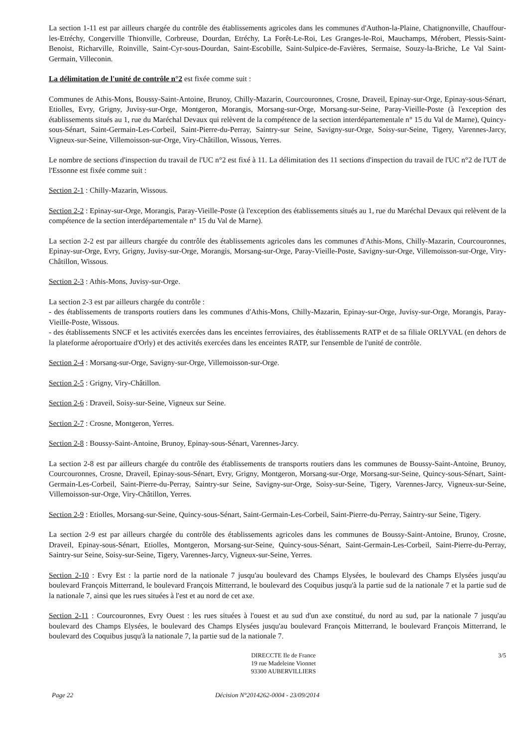La section 1-11 est par ailleurs chargée du contrôle des établissements agricoles dans les communes d'Authon-la-Plaine, Chatignonville, Chauffour-les-Etréchy, Congerville Thionville, Corbreuse, Dourdan, Etréchy, La Forêt-Le-Roi, Les Granges-le-Roi, Mauchamps, Mérobert, Plessis-Saint-Benoist, Richarville, Roinville, Saint-Cyr-sous-Dourdan, Saint-Escobille, Saint-Sulpice-de-Favières, Sermaise, Souzy-la-Briche, Le Val Saint-Germain, Villeconin.
La délimitation de l'unité de contrôle n°2 est fixée comme suit :
Communes de Athis-Mons, Boussy-Saint-Antoine, Brunoy, Chilly-Mazarin, Courcouronnes, Crosne, Draveil, Epinay-sur-Orge, Epinay-sous-Sénart, Etiolles, Evry, Grigny, Juvisy-sur-Orge, Montgeron, Morangis, Morsang-sur-Orge, Morsang-sur-Seine, Paray-Vieille-Poste (à l'exception des établissements situés au 1, rue du Maréchal Devaux qui relèvent de la compétence de la section interdépartementale n° 15 du Val de Marne), Quincy-sous-Sénart, Saint-Germain-Les-Corbeil, Saint-Pierre-du-Perray, Saintry-sur Seine, Savigny-sur-Orge, Soisy-sur-Seine, Tigery, Varennes-Jarcy, Vigneux-sur-Seine, Villemoisson-sur-Orge, Viry-Châtillon, Wissous, Yerres.
Le nombre de sections d'inspection du travail de l'UC n°2 est fixé à 11. La délimitation des 11 sections d'inspection du travail de l'UC n°2 de l'UT de l'Essonne est fixée comme suit :
Section 2-1 : Chilly-Mazarin, Wissous.
Section 2-2 : Epinay-sur-Orge, Morangis, Paray-Vieille-Poste (à l'exception des établissements situés au 1, rue du Maréchal Devaux qui relèvent de la compétence de la section interdépartementale n° 15 du Val de Marne).
La section 2-2 est par ailleurs chargée du contrôle des établissements agricoles dans les communes d'Athis-Mons, Chilly-Mazarin, Courcouronnes, Epinay-sur-Orge, Evry, Grigny, Juvisy-sur-Orge, Morangis, Morsang-sur-Orge, Paray-Vieille-Poste, Savigny-sur-Orge, Villemoisson-sur-Orge, Viry-Châtillon, Wissous.
Section 2-3 : Athis-Mons, Juvisy-sur-Orge.
La section 2-3 est par ailleurs chargée du contrôle :
- des établissements de transports routiers dans les communes d'Athis-Mons, Chilly-Mazarin, Epinay-sur-Orge, Juvisy-sur-Orge, Morangis, Paray-Vieille-Poste, Wissous.
- des établissements SNCF et les activités exercées dans les enceintes ferroviaires, des établissements RATP et de sa filiale ORLYVAL (en dehors de la plateforme aéroportuaire d'Orly) et des activités exercées dans les enceintes RATP, sur l'ensemble de l'unité de contrôle.
Section 2-4 : Morsang-sur-Orge, Savigny-sur-Orge, Villemoisson-sur-Orge.
Section 2-5 : Grigny, Viry-Châtillon.
Section 2-6 : Draveil, Soisy-sur-Seine, Vigneux sur Seine.
Section 2-7 : Crosne, Montgeron, Yerres.
Section 2-8 : Boussy-Saint-Antoine, Brunoy, Epinay-sous-Sénart, Varennes-Jarcy.
La section 2-8 est par ailleurs chargée du contrôle des établissements de transports routiers dans les communes de Boussy-Saint-Antoine, Brunoy, Courcouronnes, Crosne, Draveil, Epinay-sous-Sénart, Evry, Grigny, Montgeron, Morsang-sur-Orge, Morsang-sur-Seine, Quincy-sous-Sénart, Saint-Germain-Les-Corbeil, Saint-Pierre-du-Perray, Saintry-sur Seine, Savigny-sur-Orge, Soisy-sur-Seine, Tigery, Varennes-Jarcy, Vigneux-sur-Seine, Villemoisson-sur-Orge, Viry-Châtillon, Yerres.
Section 2-9 : Etiolles, Morsang-sur-Seine, Quincy-sous-Sénart, Saint-Germain-Les-Corbeil, Saint-Pierre-du-Perray, Saintry-sur Seine, Tigery.
La section 2-9 est par ailleurs chargée du contrôle des établissements agricoles dans les communes de Boussy-Saint-Antoine, Brunoy, Crosne, Draveil, Epinay-sous-Sénart, Etiolles, Montgeron, Morsang-sur-Seine, Quincy-sous-Sénart, Saint-Germain-Les-Corbeil, Saint-Pierre-du-Perray, Saintry-sur Seine, Soisy-sur-Seine, Tigery, Varennes-Jarcy, Vigneux-sur-Seine, Yerres.
Section 2-10 : Evry Est : la partie nord de la nationale 7 jusqu'au boulevard des Champs Elysées, le boulevard des Champs Elysées jusqu'au boulevard François Mitterrand, le boulevard François Mitterrand, le boulevard des Coquibus jusqu'à la partie sud de la nationale 7 et la partie sud de la nationale 7, ainsi que les rues situées à l'est et au nord de cet axe.
Section 2-11 : Courcouronnes, Evry Ouest : les rues situées à l'ouest et au sud d'un axe constitué, du nord au sud, par la nationale 7 jusqu'au boulevard des Champs Elysées, le boulevard des Champs Elysées jusqu'au boulevard François Mitterrand, le boulevard François Mitterrand, le boulevard des Coquibus jusqu'à la nationale 7, la partie sud de la nationale 7.
DIRECCTE Ile de France
19 rue Madeleine Vionnet
93300 AUBERVILLIERS
3/5
Page 22 Décision N°2014262-0004 - 23/09/2014